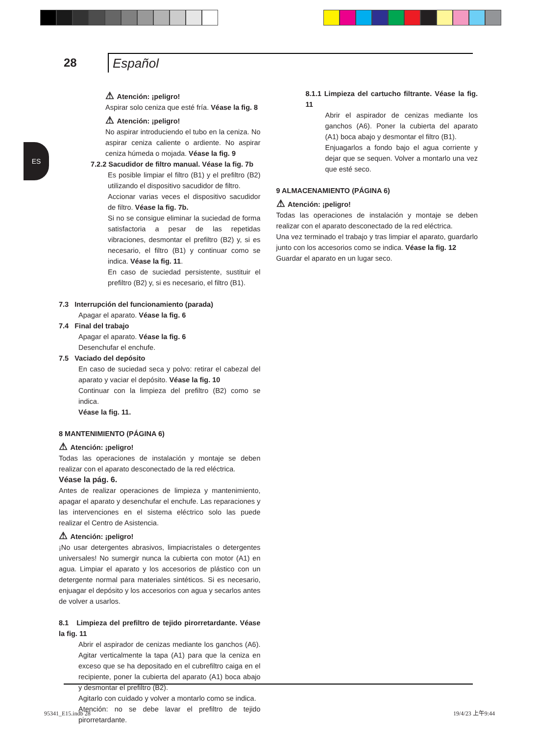28
Español
ES
Atención: ¡peligro!
Aspirar solo ceniza que esté fría. Véase la fig. 8
Atención: ¡peligro!
No aspirar introduciendo el tubo en la ceniza. No aspirar ceniza caliente o ardiente. No aspirar ceniza húmeda o mojada. Véase la fig. 9
7.2.2 Sacudidor de filtro manual. Véase la fig. 7b
Es posible limpiar el filtro (B1) y el prefiltro (B2) utilizando el dispositivo sacudidor de filtro.
Accionar varias veces el dispositivo sacudidor de filtro. Véase la fig. 7b.
Si no se consigue eliminar la suciedad de forma satisfactoria a pesar de las repetidas vibraciones, desmontar el prefiltro (B2) y, si es necesario, el filtro (B1) y continuar como se indica. Véase la fig. 11.
En caso de suciedad persistente, sustituir el prefiltro (B2) y, si es necesario, el filtro (B1).
7.3 Interrupción del funcionamiento (parada)
Apagar el aparato. Véase la fig. 6
7.4 Final del trabajo
Apagar el aparato. Véase la fig. 6
Desenchufar el enchufe.
7.5 Vaciado del depósito
En caso de suciedad seca y polvo: retirar el cabezal del aparato y vaciar el depósito. Véase la fig. 10
Continuar con la limpieza del prefiltro (B2) como se indica.
Véase la fig. 11.
8 MANTENIMIENTO (PÁGINA 6)
Atención: ¡peligro!
Todas las operaciones de instalación y montaje se deben realizar con el aparato desconectado de la red eléctrica.
Véase la pág. 6.
Antes de realizar operaciones de limpieza y mantenimiento, apagar el aparato y desenchufar el enchufe. Las reparaciones y las intervenciones en el sistema eléctrico solo las puede realizar el Centro de Asistencia.
Atención: ¡peligro!
¡No usar detergentes abrasivos, limpiacristales o detergentes universales! No sumergir nunca la cubierta con motor (A1) en agua. Limpiar el aparato y los accesorios de plástico con un detergente normal para materiales sintéticos. Si es necesario, enjuagar el depósito y los accesorios con agua y secarlos antes de volver a usarlos.
8.1 Limpieza del prefiltro de tejido pirorretardante. Véase la fig. 11
Abrir el aspirador de cenizas mediante los ganchos (A6). Agitar verticalmente la tapa (A1) para que la ceniza en exceso que se ha depositado en el cubrefiltro caiga en el recipiente, poner la cubierta del aparato (A1) boca abajo y desmontar el prefiltro (B2).
Agitarlo con cuidado y volver a montarlo como se indica.
Atención: no se debe lavar el prefiltro de tejido pirorretardante.
8.1.1 Limpieza del cartucho filtrante. Véase la fig. 11
Abrir el aspirador de cenizas mediante los ganchos (A6). Poner la cubierta del aparato (A1) boca abajo y desmontar el filtro (B1).
Enjuagarlos a fondo bajo el agua corriente y dejar que se sequen. Volver a montarlo una vez que esté seco.
9 ALMACENAMIENTO (PÁGINA 6)
Atención: ¡peligro!
Todas las operaciones de instalación y montaje se deben realizar con el aparato desconectado de la red eléctrica.
Una vez terminado el trabajo y tras limpiar el aparato, guardarlo junto con los accesorios como se indica. Véase la fig. 12
Guardar el aparato en un lugar seco.
95341_E15.indb 28 19/4/23 上午9:44